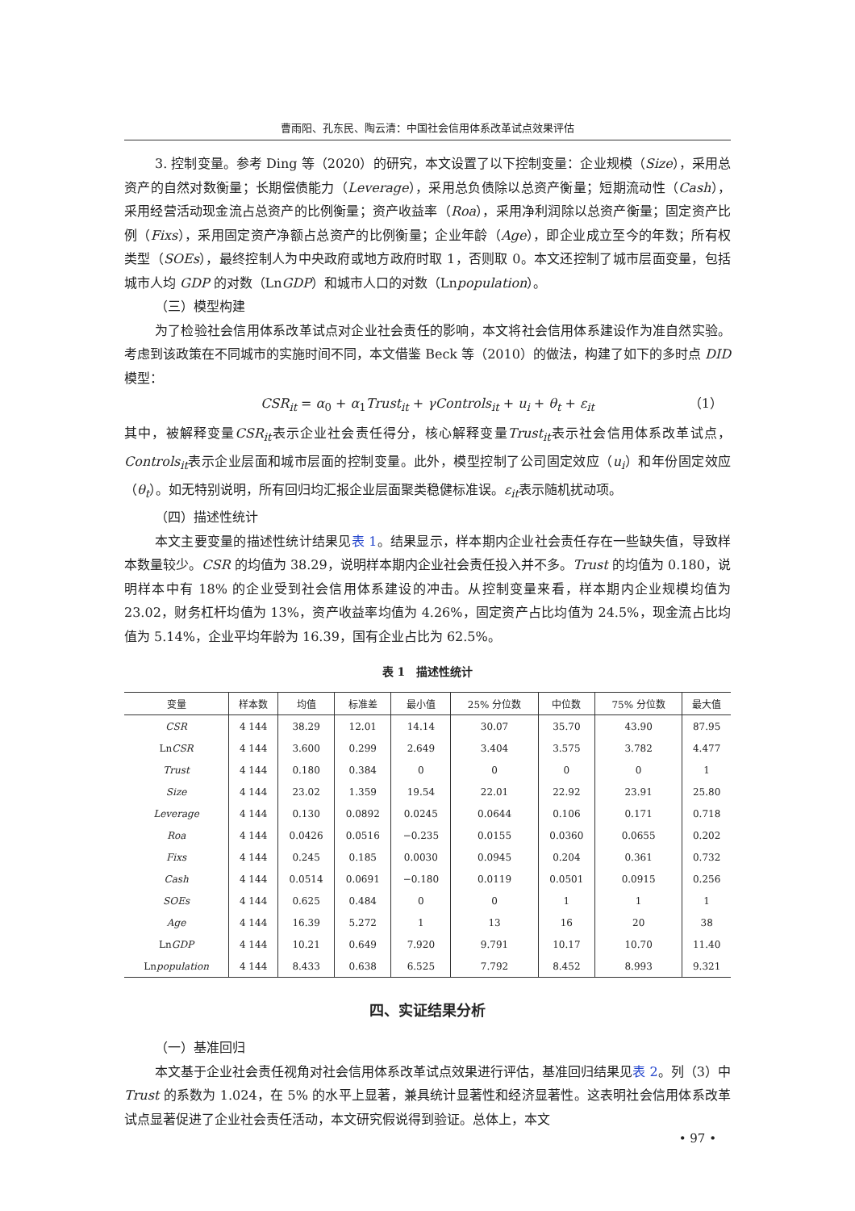曹雨阳、孔东民、陶云清：中国社会信用体系改革试点效果评估
3. 控制变量。参考 Ding 等（2020）的研究，本文设置了以下控制变量：企业规模（Size），采用总资产的自然对数衡量；长期偿债能力（Leverage），采用总负债除以总资产衡量；短期流动性（Cash），采用经营活动现金流占总资产的比例衡量；资产收益率（Roa），采用净利润除以总资产衡量；固定资产比例（Fixs），采用固定资产净额占总资产的比例衡量；企业年龄（Age），即企业成立至今的年数；所有权类型（SOEs），最终控制人为中央政府或地方政府时取 1，否则取 0。本文还控制了城市层面变量，包括城市人均 GDP 的对数（LnGDP）和城市人口的对数（Lnpopulation）。
（三）模型构建
为了检验社会信用体系改革试点对企业社会责任的影响，本文将社会信用体系建设作为准自然实验。考虑到该政策在不同城市的实施时间不同，本文借鉴 Beck 等（2010）的做法，构建了如下的多时点 DID 模型：
CSR<sub>it</sub> = α<sub>0</sub> + α<sub>1</sub>Trust<sub>it</sub> + γControls<sub>it</sub> + u<sub>i</sub> + θ<sub>t</sub> + ε<sub>it</sub> （1）
其中，被解释变量CSR<sub>it</sub>表示企业社会责任得分，核心解释变量Trust<sub>it</sub>表示社会信用体系改革试点，Controls<sub>it</sub>表示企业层面和城市层面的控制变量。此外，模型控制了公司固定效应（u<sub>i</sub>）和年份固定效应（θ<sub>t</sub>）。如无特别说明，所有回归均汇报企业层面聚类稳健标准误。ε<sub>it</sub>表示随机扰动项。
（四）描述性统计
本文主要变量的描述性统计结果见表 1。结果显示，样本期内企业社会责任存在一些缺失值，导致样本数量较少。CSR 的均值为 38.29，说明样本期内企业社会责任投入并不多。Trust 的均值为 0.180，说明样本中有 18% 的企业受到社会信用体系建设的冲击。从控制变量来看，样本期内企业规模均值为 23.02，财务杠杆均值为 13%，资产收益率均值为 4.26%，固定资产占比均值为 24.5%，现金流占比均值为 5.14%，企业平均年龄为 16.39，国有企业占比为 62.5%。
表 1　描述性统计
| 变量 | 样本数 | 均值 | 标准差 | 最小值 | 25% 分位数 | 中位数 | 75% 分位数 | 最大值 |
| --- | --- | --- | --- | --- | --- | --- | --- | --- |
| CSR | 4 144 | 38.29 | 12.01 | 14.14 | 30.07 | 35.70 | 43.90 | 87.95 |
| Ln CSR | 4 144 | 3.600 | 0.299 | 2.649 | 3.404 | 3.575 | 3.782 | 4.477 |
| Trust | 4 144 | 0.180 | 0.384 | 0 | 0 | 0 | 0 | 1 |
| Size | 4 144 | 23.02 | 1.359 | 19.54 | 22.01 | 22.92 | 23.91 | 25.80 |
| Leverage | 4 144 | 0.130 | 0.0892 | 0.0245 | 0.0644 | 0.106 | 0.171 | 0.718 |
| Roa | 4 144 | 0.0426 | 0.0516 | −0.235 | 0.0155 | 0.0360 | 0.0655 | 0.202 |
| Fixs | 4 144 | 0.245 | 0.185 | 0.0030 | 0.0945 | 0.204 | 0.361 | 0.732 |
| Cash | 4 144 | 0.0514 | 0.0691 | −0.180 | 0.0119 | 0.0501 | 0.0915 | 0.256 |
| SOEs | 4 144 | 0.625 | 0.484 | 0 | 0 | 1 | 1 | 1 |
| Age | 4 144 | 16.39 | 5.272 | 1 | 13 | 16 | 20 | 38 |
| Ln GDP | 4 144 | 10.21 | 0.649 | 7.920 | 9.791 | 10.17 | 10.70 | 11.40 |
| Ln population | 4 144 | 8.433 | 0.638 | 6.525 | 7.792 | 8.452 | 8.993 | 9.321 |
四、实证结果分析
（一）基准回归
本文基于企业社会责任视角对社会信用体系改革试点效果进行评估，基准回归结果见表 2。列（3）中 Trust 的系数为 1.024，在 5% 的水平上显著，兼具统计显著性和经济显著性。这表明社会信用体系改革试点显著促进了企业社会责任活动，本文研究假说得到验证。总体上，本文
• 97 •